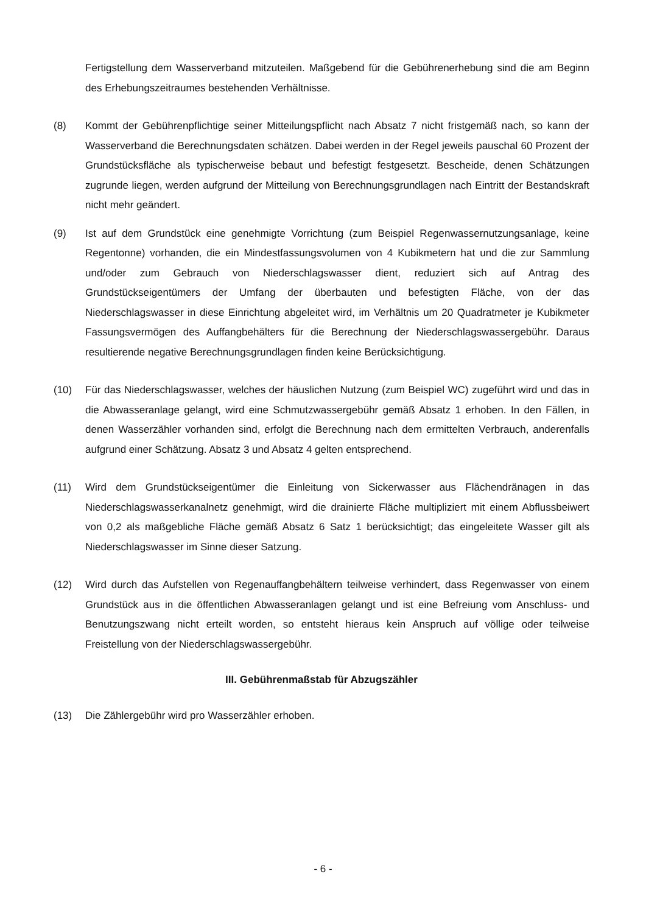Fertigstellung dem Wasserverband mitzuteilen. Maßgebend für die Gebührenerhebung sind die am Beginn des Erhebungszeitraumes bestehenden Verhältnisse.
(8) Kommt der Gebührenpflichtige seiner Mitteilungspflicht nach Absatz 7 nicht fristgemäß nach, so kann der Wasserverband die Berechnungsdaten schätzen. Dabei werden in der Regel jeweils pauschal 60 Prozent der Grundstücksfläche als typischerweise bebaut und befestigt festgesetzt. Bescheide, denen Schätzungen zugrunde liegen, werden aufgrund der Mitteilung von Berechnungsgrundlagen nach Eintritt der Bestandskraft nicht mehr geändert.
(9) Ist auf dem Grundstück eine genehmigte Vorrichtung (zum Beispiel Regenwassernutzungsanlage, keine Regentonne) vorhanden, die ein Mindestfassungsvolumen von 4 Kubikmetern hat und die zur Sammlung und/oder zum Gebrauch von Niederschlagswasser dient, reduziert sich auf Antrag des Grundstückseigentümers der Umfang der überbauten und befestigten Fläche, von der das Niederschlagswasser in diese Einrichtung abgeleitet wird, im Verhältnis um 20 Quadratmeter je Kubikmeter Fassungsvermögen des Auffangbehälters für die Berechnung der Niederschlagswassergebühr. Daraus resultierende negative Berechnungsgrundlagen finden keine Berücksichtigung.
(10) Für das Niederschlagswasser, welches der häuslichen Nutzung (zum Beispiel WC) zugeführt wird und das in die Abwasseranlage gelangt, wird eine Schmutzwassergebühr gemäß Absatz 1 erhoben. In den Fällen, in denen Wasserzähler vorhanden sind, erfolgt die Berechnung nach dem ermittelten Verbrauch, anderenfalls aufgrund einer Schätzung. Absatz 3 und Absatz 4 gelten entsprechend.
(11) Wird dem Grundstückseigentümer die Einleitung von Sickerwasser aus Flächendränagen in das Niederschlagswasserkanalnetz genehmigt, wird die drainierte Fläche multipliziert mit einem Abflussbeiwert von 0,2 als maßgebliche Fläche gemäß Absatz 6 Satz 1 berücksichtigt; das eingeleitete Wasser gilt als Niederschlagswasser im Sinne dieser Satzung.
(12) Wird durch das Aufstellen von Regenauffangbehältern teilweise verhindert, dass Regenwasser von einem Grundstück aus in die öffentlichen Abwasseranlagen gelangt und ist eine Befreiung vom Anschluss- und Benutzungszwang nicht erteilt worden, so entsteht hieraus kein Anspruch auf völlige oder teilweise Freistellung von der Niederschlagswassergebühr.
III. Gebührenmaßstab für Abzugszähler
(13) Die Zählergebühr wird pro Wasserzähler erhoben.
- 6 -